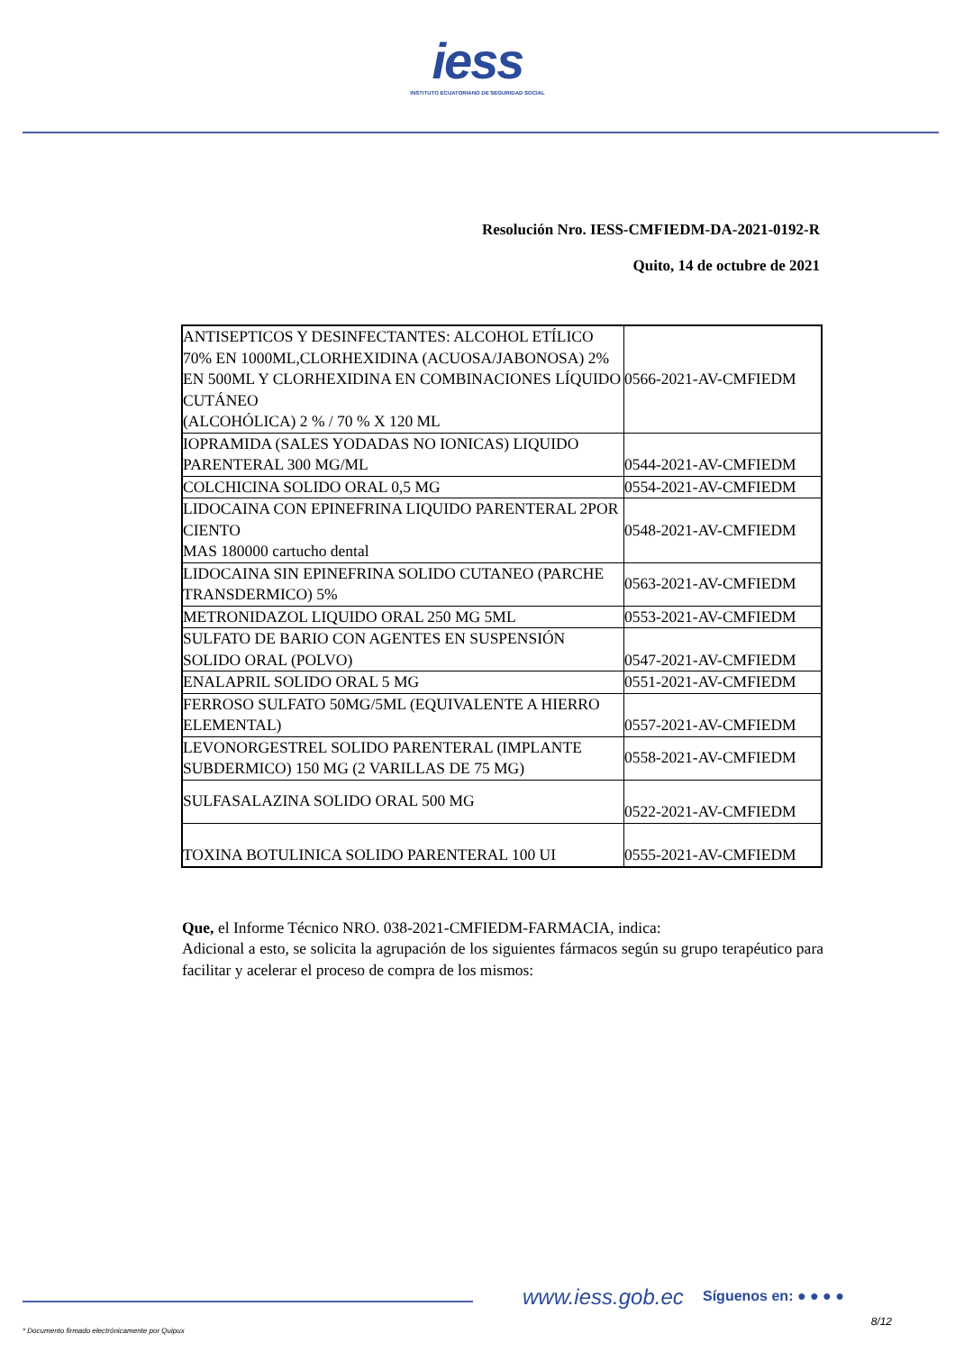iess
INSTITUTO ECUATORIANO DE SEGURIDAD SOCIAL
Resolución Nro. IESS-CMFIEDM-DA-2021-0192-R
Quito, 14 de octubre de 2021
| ANTISEPTICOS Y DESINFECTANTES: ALCOHOL ETÍLICO 70% EN 1000ML,CLORHEXIDINA (ACUOSA/JABONOSA) 2% EN 500ML Y CLORHEXIDINA EN COMBINACIONES LÍQUIDO CUTÁNEO (ALCOHÓLICA) 2 % / 70 % X 120 ML | 0566-2021-AV-CMFIEDM |
| IOPRAMIDA (SALES YODADAS NO IONICAS) LIQUIDO PARENTERAL 300 MG/ML | 0544-2021-AV-CMFIEDM |
| COLCHICINA SOLIDO ORAL 0,5 MG | 0554-2021-AV-CMFIEDM |
| LIDOCAINA CON EPINEFRINA LIQUIDO PARENTERAL 2POR CIENTO MAS 180000 cartucho dental | 0548-2021-AV-CMFIEDM |
| LIDOCAINA SIN EPINEFRINA SOLIDO CUTANEO (PARCHE TRANSDERMICO) 5% | 0563-2021-AV-CMFIEDM |
| METRONIDAZOL LIQUIDO ORAL 250 MG 5ML | 0553-2021-AV-CMFIEDM |
| SULFATO DE BARIO CON AGENTES EN SUSPENSIÓN SOLIDO ORAL (POLVO) | 0547-2021-AV-CMFIEDM |
| ENALAPRIL SOLIDO ORAL 5 MG | 0551-2021-AV-CMFIEDM |
| FERROSO SULFATO 50MG/5ML (EQUIVALENTE A HIERRO ELEMENTAL) | 0557-2021-AV-CMFIEDM |
| LEVONORGESTREL SOLIDO PARENTERAL (IMPLANTE SUBDERMICO) 150 MG (2 VARILLAS DE 75 MG) | 0558-2021-AV-CMFIEDM |
| SULFASALAZINA SOLIDO ORAL 500 MG | 0522-2021-AV-CMFIEDM |
| TOXINA BOTULINICA SOLIDO PARENTERAL 100 UI | 0555-2021-AV-CMFIEDM |
Que, el Informe Técnico NRO. 038-2021-CMFIEDM-FARMACIA, indica:
Adicional a esto, se solicita la agrupación de los siguientes fármacos según su grupo terapéutico para facilitar y acelerar el proceso de compra de los mismos:
www.iess.gob.ec Síguenos en: ● ● ● ●
8/12
* Documento firmado electrónicamente por Quipux